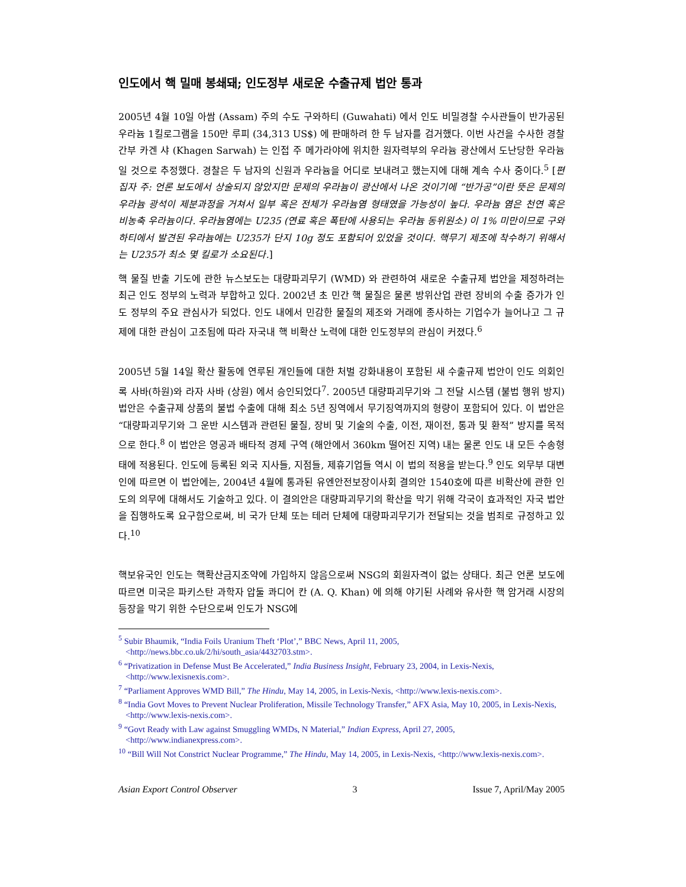인도에서 핵 밀매 봉쇄돼; 인도정부 새로운 수출규제 법안 통과
2005년 4월 10일 아쌈 (Assam) 주의 수도 구와하티 (Guwahati) 에서 인도 비밀경찰 수사관들이 반가공된 우라늄 1킬로그램을 150만 루피 (34,313 US$) 에 판매하려 한 두 남자를 검거했다. 이번 사건을 수사한 경찰 간부 카겐 샤 (Khagen Sarwah) 는 인접 주 메가라야에 위치한 원자력부의 우라늄 광산에서 도난당한 우라늄일 것으로 추정했다. 경찰은 두 남자의 신원과 우라늄을 어디로 보내려고 했는지에 대해 계속 수사 중이다.<sup>5</sup> [편집자 주: 언론 보도에서 상술되지 않았지만 문제의 우라늄이 광산에서 나온 것이기에 “반가공”이란 뜻은 문제의 우라늄 광석이 제분과정을 거쳐서 일부 혹은 전체가 우라늄염 형태였을 가능성이 높다. 우라늄 염은 천연 혹은 비농축 우라늄이다. 우라늄염에는 U235 (연료 혹은 폭탄에 사용되는 우라늄 동위원소) 이 1% 미만이므로 구와하티에서 발견된 우라늄에는 U235가 단지 10g 정도 포함되어 있었을 것이다. 핵무기 제조에 착수하기 위해서는 U235가 최소 몇 킬로가 소요된다.]
핵 물질 반출 기도에 관한 뉴스보도는 대량파괴무기 (WMD) 와 관련하여 새로운 수출규제 법안을 제정하려는 최근 인도 정부의 노력과 부합하고 있다. 2002년 초 민간 핵 물질은 물론 방위산업 관련 장비의 수출 증가가 인도 정부의 주요 관심사가 되었다. 인도 내에서 민감한 물질의 제조와 거래에 종사하는 기업수가 늘어나고 그 규제에 대한 관심이 고조됨에 따라 자국내 핵 비확산 노력에 대한 인도정부의 관심이 커졌다.<sup>6</sup>
2005년 5월 14일 확산 활동에 연루된 개인들에 대한 처벌 강화내용이 포함된 새 수출규제 법안이 인도 의회인 록 사바(하원)와 라자 사바 (상원) 에서 승인되었다<sup>7</sup>. 2005년 대량파괴무기와 그 전달 시스템 (불법 행위 방지) 법안은 수출규제 상품의 불법 수출에 대해 최소 5년 징역에서 무기징역까지의 형량이 포함되어 있다. 이 법안은 “대량파괴무기와 그 운반 시스템과 관련된 물질, 장비 및 기술의 수출, 이전, 재이전, 통과 및 환적” 방지를 목적으로 한다.<sup>8</sup> 이 법안은 영공과 배타적 경제 구역 (해안에서 360km 떨어진 지역) 내는 물론 인도 내 모든 수송형태에 적용된다. 인도에 등록된 외국 지사들, 지점들, 제휴기업들 역시 이 법의 적용을 받는다.<sup>9</sup> 인도 외무부 대변인에 따르면 이 법안에는, 2004년 4월에 통과된 유엔안전보장이사회 결의안 1540호에 따른 비확산에 관한 인도의 의무에 대해서도 기술하고 있다. 이 결의안은 대량파괴무기의 확산을 막기 위해 각국이 효과적인 자국 법안을 집행하도록 요구함으로써, 비 국가 단체 또는 테러 단체에 대량파괴무기가 전달되는 것을 범죄로 규정하고 있다.<sup>10</sup>
핵보유국인 인도는 핵확산금지조약에 가입하지 않음으로써 NSG의 회원자격이 없는 상태다. 최근 언론 보도에 따르면 미국은 파키스탄 과학자 압둘 콰디어 칸 (A. Q. Khan) 에 의해 야기된 사례와 유사한 핵 암거래 시장의 등장을 막기 위한 수단으로써 인도가 NSG에
<sup>5</sup> Subir Bhaumik, “India Foils Uranium Theft ‘Plot’,” BBC News, April 11, 2005, <http://news.bbc.co.uk/2/hi/south_asia/4432703.stm>.
<sup>6</sup> “Privatization in Defense Must Be Accelerated,” India Business Insight, February 23, 2004, in Lexis-Nexis, <http://www.lexisnexis.com>.
<sup>7</sup> “Parliament Approves WMD Bill,” The Hindu, May 14, 2005, in Lexis-Nexis, <http://www.lexis-nexis.com>.
<sup>8</sup> “India Govt Moves to Prevent Nuclear Proliferation, Missile Technology Transfer,” AFX Asia, May 10, 2005, in Lexis-Nexis, <http://www.lexis-nexis.com>.
<sup>9</sup> “Govt Ready with Law against Smuggling WMDs, N Material,” Indian Express, April 27, 2005, <http://www.indianexpress.com>.
<sup>10</sup> “Bill Will Not Constrict Nuclear Programme,” The Hindu, May 14, 2005, in Lexis-Nexis, <http://www.lexis-nexis.com>.
Asian Export Control Observer 3 Issue 7, April/May 2005